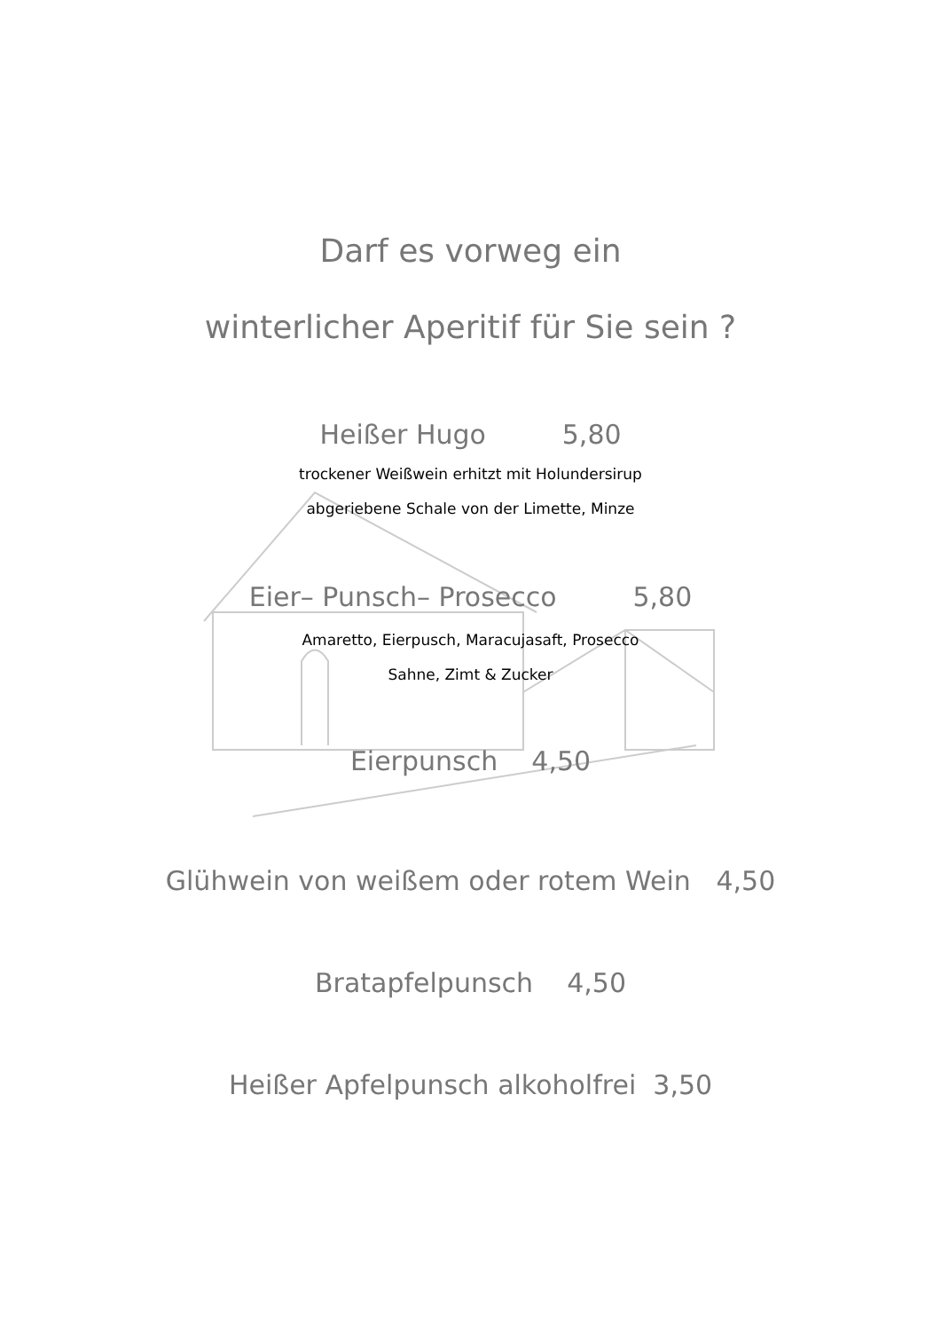Darf es vorweg ein
winterlicher Aperitif für Sie sein ?
Heißer Hugo 5,80
trockener Weißwein erhitzt mit Holundersirup
abgeriebene Schale von der Limette, Minze
Eier– Punsch– Prosecco 5,80
Amaretto, Eierpusch, Maracujasaft, Prosecco
Sahne, Zimt & Zucker
Eierpunsch 4,50
Glühwein von weißem oder rotem Wein 4,50
Bratapfelpunsch 4,50
Heißer Apfelpunsch alkoholfrei 3,50